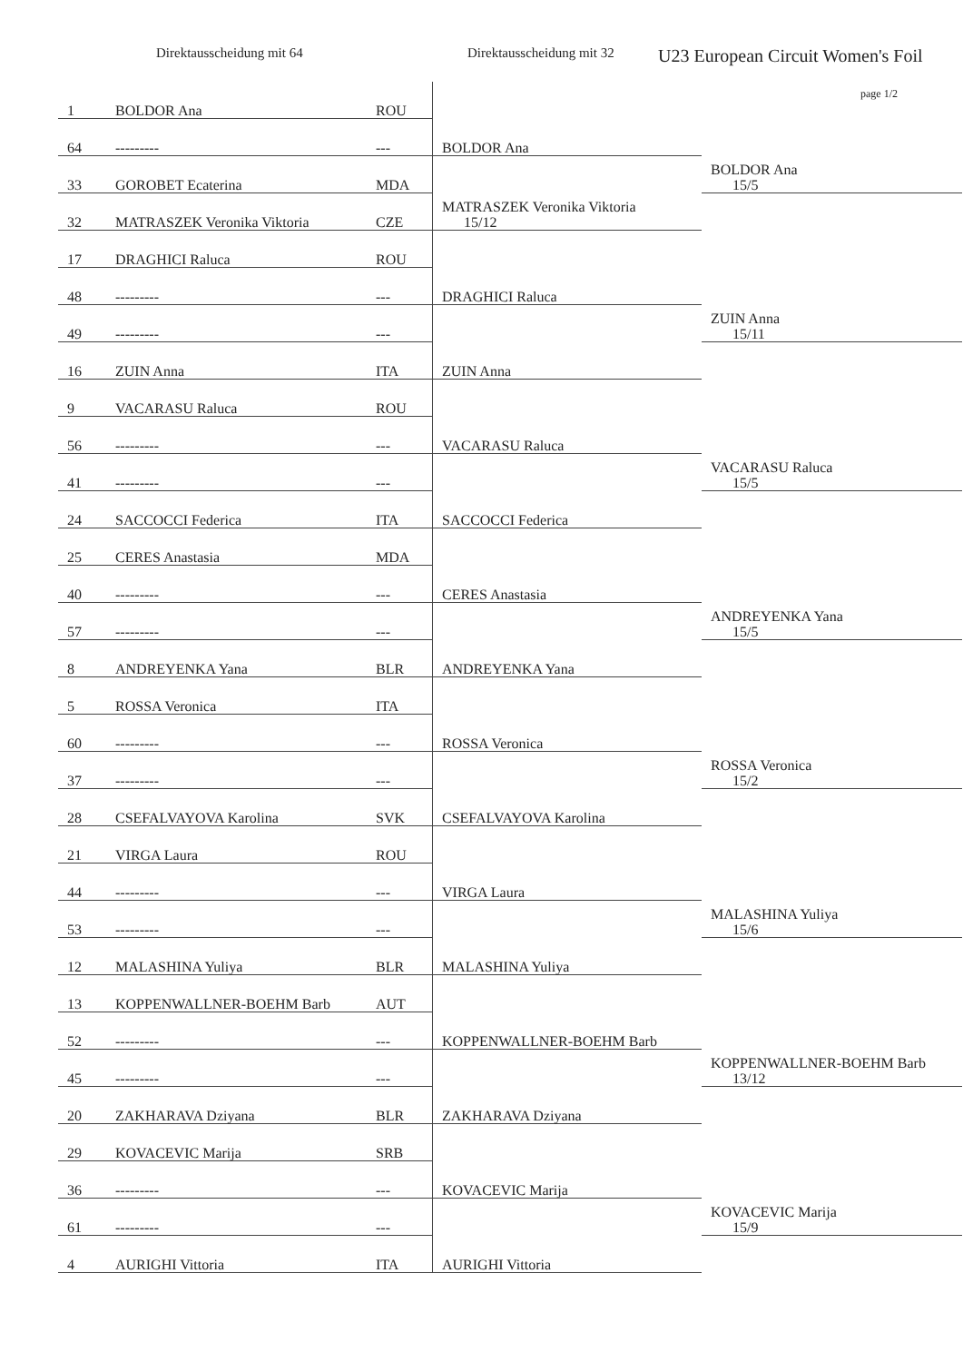Direktausscheidung mit 64 Direktausscheidung mit 32
U23 European Circuit Women's Foil
page 1/2
| 1 | BOLDOR Ana | ROU | | |
| 64 | --------- | --- | BOLDOR Ana | |
| 33 | GOROBET Ecaterina | MDA | | BOLDOR Ana 15/5 |
| 32 | MATRASZEK Veronika Viktoria | CZE | MATRASZEK Veronika Viktoria 15/12 | |
| 17 | DRAGHICI Raluca | ROU | | |
| 48 | --------- | --- | DRAGHICI Raluca | |
| 49 | --------- | --- | | ZUIN Anna 15/11 |
| 16 | ZUIN Anna | ITA | ZUIN Anna | |
| 9 | VACARASU Raluca | ROU | | |
| 56 | --------- | --- | VACARASU Raluca | |
| 41 | --------- | --- | | VACARASU Raluca 15/5 |
| 24 | SACCOCCI Federica | ITA | SACCOCCI Federica | |
| 25 | CERES Anastasia | MDA | | |
| 40 | --------- | --- | CERES Anastasia | |
| 57 | --------- | --- | | ANDREYENKA Yana 15/5 |
| 8 | ANDREYENKA Yana | BLR | ANDREYENKA Yana | |
| 5 | ROSSA Veronica | ITA | | |
| 60 | --------- | --- | ROSSA Veronica | |
| 37 | --------- | --- | | ROSSA Veronica 15/2 |
| 28 | CSEFALVAYOVA Karolina | SVK | CSEFALVAYOVA Karolina | |
| 21 | VIRGA Laura | ROU | | |
| 44 | --------- | --- | VIRGA Laura | |
| 53 | --------- | --- | | MALASHINA Yuliya 15/6 |
| 12 | MALASHINA Yuliya | BLR | MALASHINA Yuliya | |
| 13 | KOPPENWALLNER-BOEHM Barb | AUT | | |
| 52 | --------- | --- | KOPPENWALLNER-BOEHM Barb | |
| 45 | --------- | --- | | KOPPENWALLNER-BOEHM Barb 13/12 |
| 20 | ZAKHARAVA Dziyana | BLR | ZAKHARAVA Dziyana | |
| 29 | KOVACEVIC Marija | SRB | | |
| 36 | --------- | --- | KOVACEVIC Marija | |
| 61 | --------- | --- | | KOVACEVIC Marija 15/9 |
| 4 | AURIGHI Vittoria | ITA | AURIGHI Vittoria | |